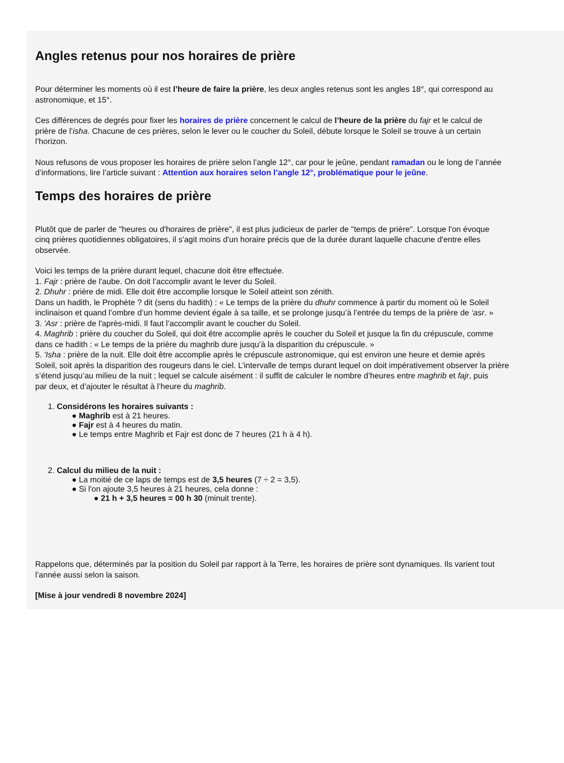Angles retenus pour nos horaires de prière
Pour déterminer les moments où il est l’heure de faire la prière, les deux angles retenus sont les angles 18°, qui correspond au
astronomique, et 15°.
Ces différences de degrés pour fixer les horaires de prière concernent le calcul de l’heure de la prière du fajr et le calcul de
prière de l’isha. Chacune de ces prières, selon le lever ou le coucher du Soleil, débute lorsque le Soleil se trouve à un certain
l’horizon.
Nous refusons de vous proposer les horaires de prière selon l’angle 12°, car pour le jeûne, pendant ramadan ou le long de l’année
d’informations, lire l’article suivant : Attention aux horaires selon l’angle 12°, problématique pour le jeûne.
Temps des horaires de prière
Plutôt que de parler de "heures ou d'horaires de prière", il est plus judicieux de parler de "temps de prière". Lorsque l'on évoque
cinq prières quotidiennes obligatoires, il s'agit moins d'un horaire précis que de la durée durant laquelle chacune d'entre elles
observée.
Voici les temps de la prière durant lequel, chacune doit être effectuée.
1. Fajr : prière de l'aube. On doit l’accomplir avant le lever du Soleil.
2. Dhuhr : prière de midi. Elle doit être accomplie lorsque le Soleil atteint son zénith.
Dans un hadith, le Prophète ? dit (sens du hadith) : « Le temps de la prière du dhuhr commence à partir du moment où le Soleil
inclinaison et quand l’ombre d’un homme devient égale à sa taille, et se prolonge jusqu’à l’entrée du temps de la prière de ‘asr. »
3. 'Asr : prière de l'après-midi. Il faut l’accomplir avant le coucher du Soleil.
4. Maghrib : prière du coucher du Soleil, qui doit être accomplie après le coucher du Soleil et jusque la fin du crépuscule, comme
dans ce hadith : « Le temps de la prière du maghrib dure jusqu’à la disparition du crépuscule. »
5. 'Isha : prière de la nuit. Elle doit être accomplie après le crépuscule astronomique, qui est environ une heure et demie après
Soleil, soit après la disparition des rougeurs dans le ciel. L’intervalle de temps durant lequel on doit impérativement observer la prière
s’étend jusqu’au milieu de la nuit ; lequel se calcule aisément : il suffit de calculer le nombre d’heures entre maghrib et fajr, puis
par deux, et d’ajouter le résultat à l’heure du maghrib.
1. Considérons les horaires suivants :
● Maghrib est à 21 heures.
● Fajr est à 4 heures du matin.
● Le temps entre Maghrib et Fajr est donc de 7 heures (21 h à 4 h).
2. Calcul du milieu de la nuit :
● La moitié de ce laps de temps est de 3,5 heures (7 ÷ 2 = 3,5).
● Si l'on ajoute 3,5 heures à 21 heures, cela donne :
● 21 h + 3,5 heures = 00 h 30 (minuit trente).
Rappelons que, déterminés par la position du Soleil par rapport à la Terre, les horaires de prière sont dynamiques. Ils varient tout
l’année aussi selon la saison.
[Mise à jour vendredi 8 novembre 2024]